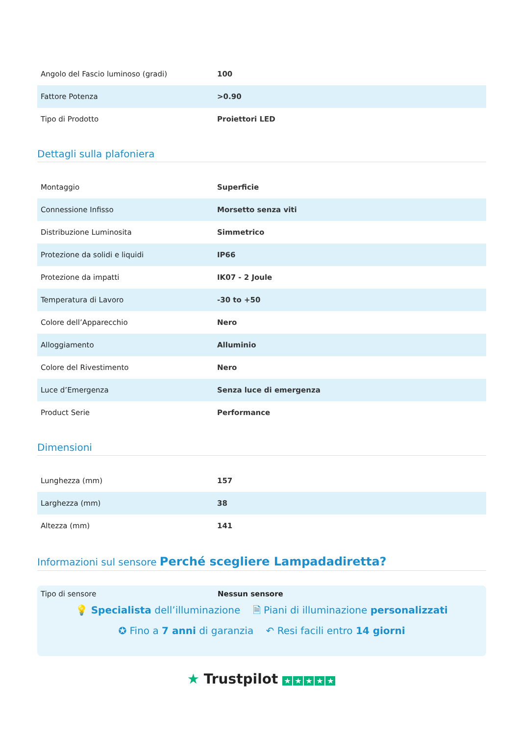| Angolo del Fascio luminoso (gradi) | 100 |
| Fattore Potenza | >0.90 |
| Tipo di Prodotto | Proiettori LED |
Dettagli sulla plafoniera
| Montaggio | Superficie |
| Connessione Infisso | Morsetto senza viti |
| Distribuzione Luminosita | Simmetrico |
| Protezione da solidi e liquidi | IP66 |
| Protezione da impatti | IK07 - 2 Joule |
| Temperatura di Lavoro | -30 to +50 |
| Colore dell’Apparecchio | Nero |
| Alloggiamento | Alluminio |
| Colore del Rivestimento | Nero |
| Luce d’Emergenza | Senza luce di emergenza |
| Product Serie | Performance |
Dimensioni
| Lunghezza (mm) | 157 |
| Larghezza (mm) | 38 |
| Altezza (mm) | 141 |
Informazioni sul sensore Perché scegliere Lampadadiretta?
Tipo di sensore Nessun sensore
💡 Specialista dell’illuminazione 🗎 Piani di illuminazione personalizzati
✪ Fino a 7 anni di garanzia ↶ Resi facili entro 14 giorni
★ Trustpilot ★ ★ ★ ★ ★